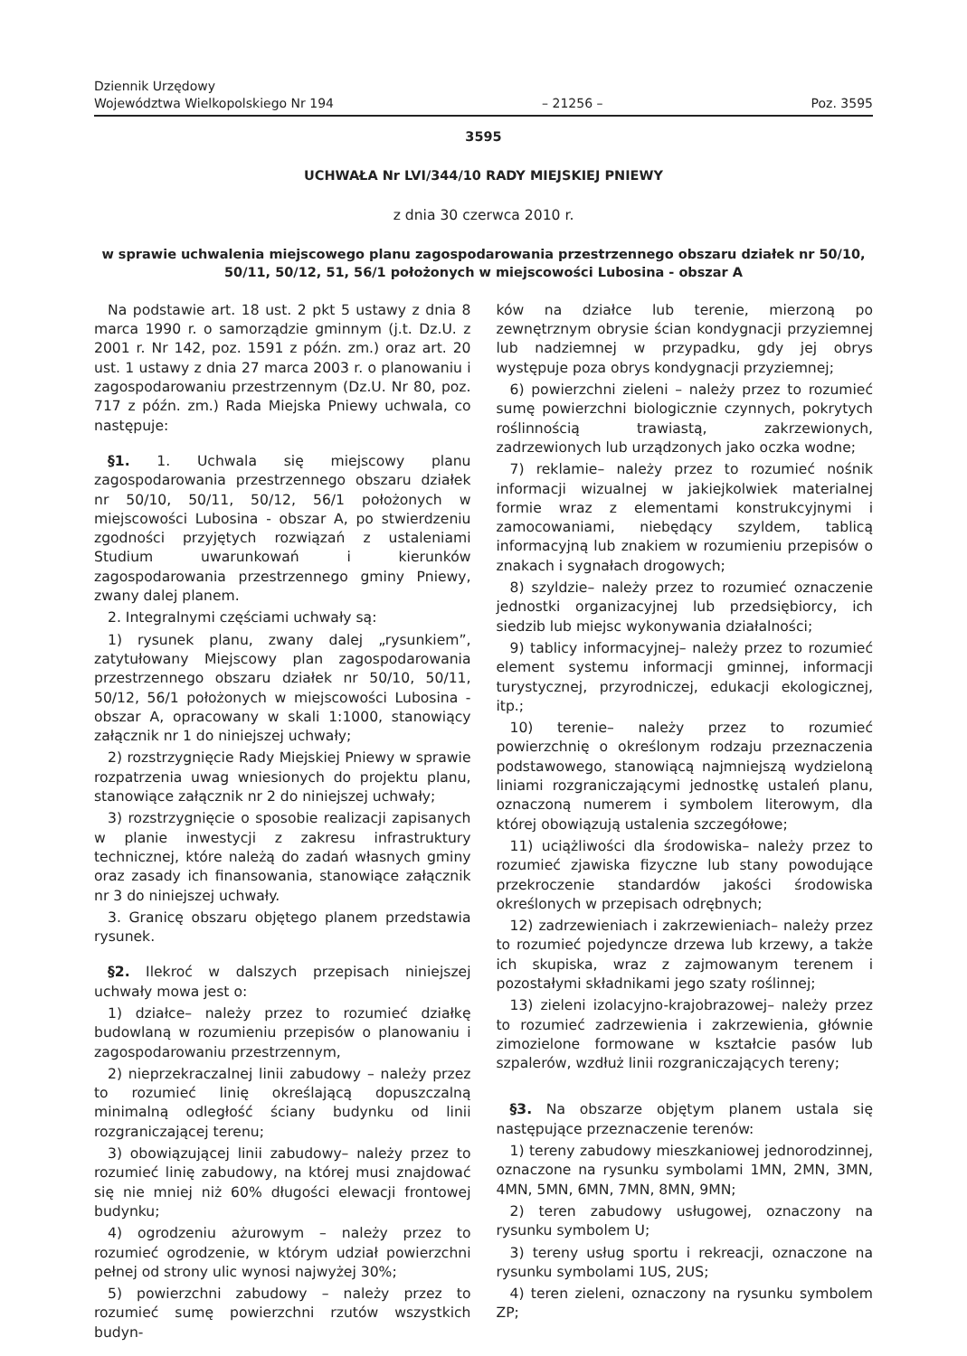Dziennik Urzędowy
Województwa Wielkopolskiego Nr 194
– 21256 –
Poz. 3595
3595
UCHWAŁA Nr LVI/344/10 RADY MIEJSKIEJ PNIEWY
z dnia 30 czerwca 2010 r.
w sprawie uchwalenia miejscowego planu zagospodarowania przestrzennego obszaru działek nr 50/10, 50/11, 50/12, 51, 56/1 położonych w miejscowości Lubosina - obszar A
Na podstawie art. 18 ust. 2 pkt 5 ustawy z dnia 8 marca 1990 r. o samorządzie gminnym (j.t. Dz.U. z 2001 r. Nr 142, poz. 1591 z późn. zm.) oraz art. 20 ust. 1 ustawy z dnia 27 marca 2003 r. o planowaniu i zagospodarowaniu przestrzennym (Dz.U. Nr 80, poz. 717 z późn. zm.) Rada Miejska Pniewy uchwala, co następuje:
§1. 1. Uchwala się miejscowy planu zagospodarowania przestrzennego obszaru działek nr 50/10, 50/11, 50/12, 56/1 położonych w miejscowości Lubosina - obszar A, po stwierdzeniu zgodności przyjętych rozwiązań z ustaleniami Studium uwarunkowań i kierunków zagospodarowania przestrzennego gminy Pniewy, zwany dalej planem.
2. Integralnymi częściami uchwały są:
1) rysunek planu, zwany dalej „rysunkiem”, zatytułowany Miejscowy plan zagospodarowania przestrzennego obszaru działek nr 50/10, 50/11, 50/12, 56/1 położonych w miejscowości Lubosina - obszar A, opracowany w skali 1:1000, stanowiący załącznik nr 1 do niniejszej uchwały;
2) rozstrzygnięcie Rady Miejskiej Pniewy w sprawie rozpatrzenia uwag wniesionych do projektu planu, stanowiące załącznik nr 2 do niniejszej uchwały;
3) rozstrzygnięcie o sposobie realizacji zapisanych w planie inwestycji z zakresu infrastruktury technicznej, które należą do zadań własnych gminy oraz zasady ich finansowania, stanowiące załącznik nr 3 do niniejszej uchwały.
3. Granicę obszaru objętego planem przedstawia rysunek.
§2. Ilekroć w dalszych przepisach niniejszej uchwały mowa jest o:
1) działce– należy przez to rozumieć działkę budowlaną w rozumieniu przepisów o planowaniu i zagospodarowaniu przestrzennym,
2) nieprzekraczalnej linii zabudowy – należy przez to rozumieć linię określającą dopuszczalną minimalną odległość ściany budynku od linii rozgraniczającej terenu;
3) obowiązującej linii zabudowy– należy przez to rozumieć linię zabudowy, na której musi znajdować się nie mniej niż 60% długości elewacji frontowej budynku;
4) ogrodzeniu ażurowym – należy przez to rozumieć ogrodzenie, w którym udział powierzchni pełnej od strony ulic wynosi najwyżej 30%;
5) powierzchni zabudowy – należy przez to rozumieć sumę powierzchni rzutów wszystkich budyn-
ków na działce lub terenie, mierzoną po zewnętrznym obrysie ścian kondygnacji przyziemnej lub nadziemnej w przypadku, gdy jej obrys występuje poza obrys kondygnacji przyziemnej;
6) powierzchni zieleni – należy przez to rozumieć sumę powierzchni biologicznie czynnych, pokrytych roślinnością trawiastą, zakrzewionych, zadrzewionych lub urządzonych jako oczka wodne;
7) reklamie– należy przez to rozumieć nośnik informacji wizualnej w jakiejkolwiek materialnej formie wraz z elementami konstrukcyjnymi i zamocowaniami, niebędący szyldem, tablicą informacyjną lub znakiem w rozumieniu przepisów o znakach i sygnałach drogowych;
8) szyldzie– należy przez to rozumieć oznaczenie jednostki organizacyjnej lub przedsiębiorcy, ich siedzib lub miejsc wykonywania działalności;
9) tablicy informacyjnej– należy przez to rozumieć element systemu informacji gminnej, informacji turystycznej, przyrodniczej, edukacji ekologicznej, itp.;
10) terenie– należy przez to rozumieć powierzchnię o określonym rodzaju przeznaczenia podstawowego, stanowiącą najmniejszą wydzieloną liniami rozgraniczającymi jednostkę ustaleń planu, oznaczoną numerem i symbolem literowym, dla której obowiązują ustalenia szczegółowe;
11) uciążliwości dla środowiska– należy przez to rozumieć zjawiska fizyczne lub stany powodujące przekroczenie standardów jakości środowiska określonych w przepisach odrębnych;
12) zadrzewieniach i zakrzewieniach– należy przez to rozumieć pojedyncze drzewa lub krzewy, a także ich skupiska, wraz z zajmowanym terenem i pozostałymi składnikami jego szaty roślinnej;
13) zieleni izolacyjno-krajobrazowej– należy przez to rozumieć zadrzewienia i zakrzewienia, głównie zimozielone formowane w kształcie pasów lub szpalerów, wzdłuż linii rozgraniczających tereny;
§3. Na obszarze objętym planem ustala się następujące przeznaczenie terenów:
1) tereny zabudowy mieszkaniowej jednorodzinnej, oznaczone na rysunku symbolami 1MN, 2MN, 3MN, 4MN, 5MN, 6MN, 7MN, 8MN, 9MN;
2) teren zabudowy usługowej, oznaczony na rysunku symbolem U;
3) tereny usług sportu i rekreacji, oznaczone na rysunku symbolami 1US, 2US;
4) teren zieleni, oznaczony na rysunku symbolem ZP;